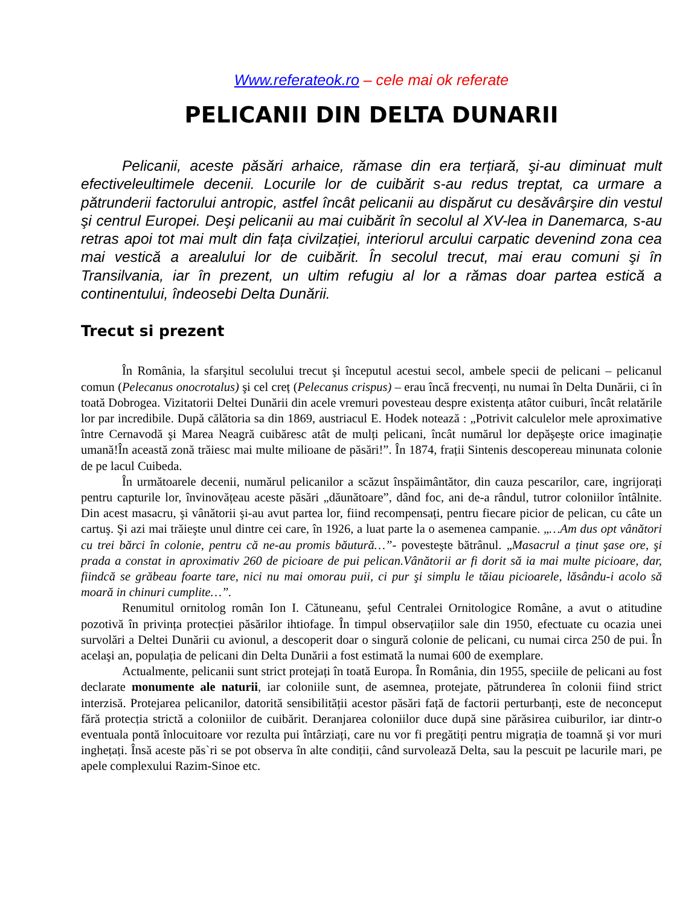Www.referateok.ro – cele mai ok referate
PELICANII DIN DELTA DUNARII
Pelicanii, aceste păsări arhaice, rămase din era terțiară, şi-au diminuat mult efectiveleultimele decenii. Locurile lor de cuibărit s-au redus treptat, ca urmare a pătrunderii factorului antropic, astfel încât pelicanii au dispărut cu desăvârşire din vestul şi centrul Europei. Deşi pelicanii au mai cuibărit în secolul al XV-lea in Danemarca, s-au retras apoi tot mai mult din fața civilzației, interiorul arcului carpatic devenind zona cea mai vestică a arealului lor de cuibărit. În secolul trecut, mai erau comuni şi în Transilvania, iar în prezent, un ultim refugiu al lor a rămas doar partea estică a continentului, îndeosebi Delta Dunării.
Trecut si prezent
În România, la sfarşitul secolului trecut şi începutul acestui secol, ambele specii de pelicani – pelicanul comun (Pelecanus onocrotalus) şi cel creț (Pelecanus crispus) – erau încă frecvenți, nu numai în Delta Dunării, ci în toată Dobrogea. Vizitatorii Deltei Dunării din acele vremuri povesteau despre existența atâtor cuiburi, încât relatările lor par incredibile. După călătoria sa din 1869, austriacul E. Hodek notează : „Potrivit calculelor mele aproximative între Cernavodă şi Marea Neagră cuibăresc atât de mulți pelicani, încât numărul lor depăşeşte orice imaginație umană!În această zonă trăiesc mai multe milioane de păsări!”. În 1874, frații Sintenis descopereau minunata colonie de pe lacul Cuibeda.
În următoarele decenii, numărul pelicanilor a scăzut înspăimântător, din cauza pescarilor, care, ingrijorați pentru capturile lor, învinovățeau aceste păsări „dăunătoare”, dând foc, ani de-a rândul, tutror coloniilor întâlnite. Din acest masacru, şi vânătorii şi-au avut partea lor, fiind recompensați, pentru fiecare picior de pelican, cu câte un cartuş. Şi azi mai trăieşte unul dintre cei care, în 1926, a luat parte la o asemenea campanie. „…Am dus opt vânători cu trei bărci în colonie, pentru că ne-au promis băutură…”- povesteşte bătrânul. „Masacrul a ținut şase ore, şi prada a constat in aproximativ 260 de picioare de pui pelican.Vânătorii ar fi dorit să ia mai multe picioare, dar, fiindcă se grăbeau foarte tare, nici nu mai omorau puii, ci pur şi simplu le tăiau picioarele, lăsându-i acolo să moară in chinuri cumplite…”.
Renumitul ornitolog român Ion I. Cătuneanu, şeful Centralei Ornitologice Române, a avut o atitudine pozotivă în privința protecției păsărilor ihtiofage. În timpul observațiilor sale din 1950, efectuate cu ocazia unei survolări a Deltei Dunării cu avionul, a descoperit doar o singură colonie de pelicani, cu numai circa 250 de pui. În acelaşi an, populația de pelicani din Delta Dunării a fost estimată la numai 600 de exemplare.
Actualmente, pelicanii sunt strict protejați în toată Europa. În România, din 1955, speciile de pelicani au fost declarate monumente ale naturii, iar coloniile sunt, de asemnea, protejate, pătrunderea în colonii fiind strict interzisă. Protejarea pelicanilor, datorită sensibilității acestor păsări față de factorii perturbanți, este de neconceput fără protecția strictă a coloniilor de cuibărit. Deranjarea coloniilor duce după sine părăsirea cuiburilor, iar dintr-o eventuala pontă înlocuitoare vor rezulta pui întârziați, care nu vor fi pregătiți pentru migrația de toamnă şi vor muri inghețați. Însă aceste păs`ri se pot observa în alte condiții, când survolează Delta, sau la pescuit pe lacurile mari, pe apele complexului Razim-Sinoe etc.